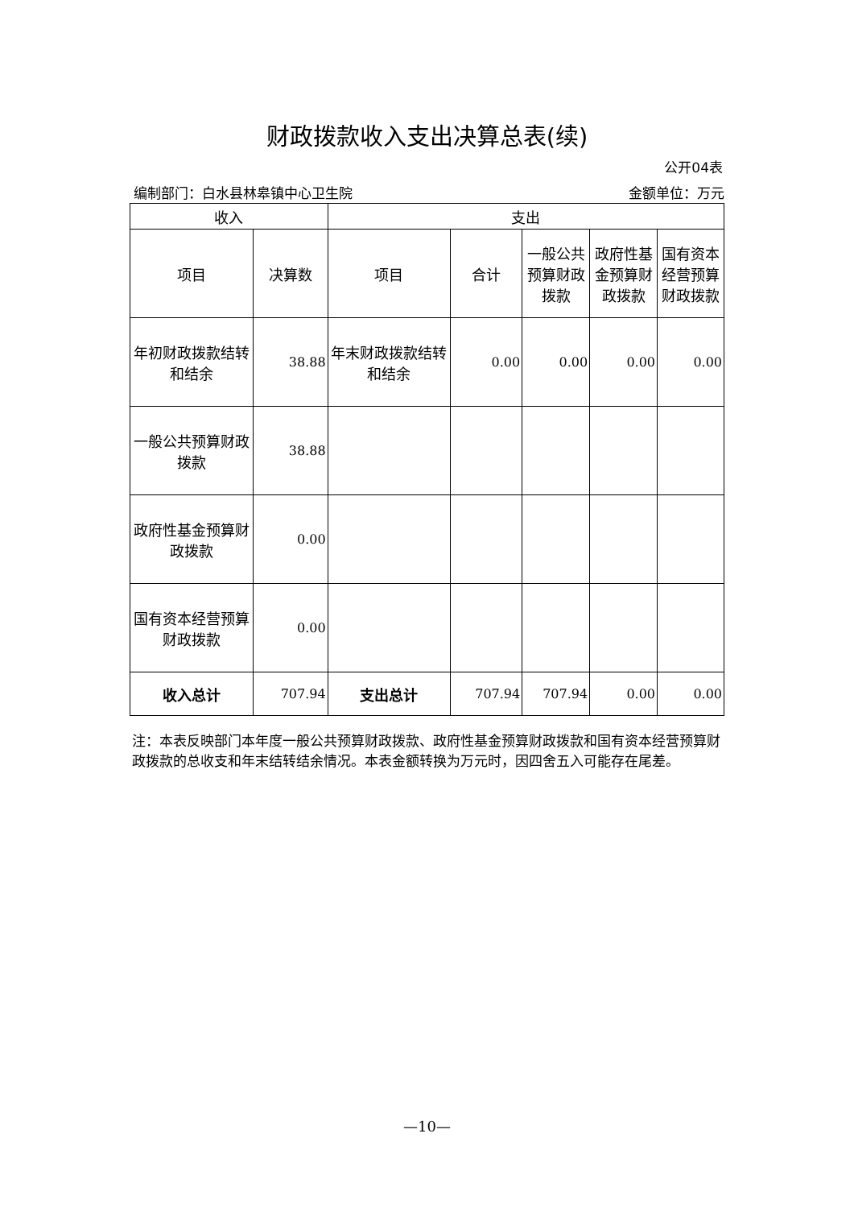财政拨款收入支出决算总表(续)
公开04表
编制部门：白水县林皋镇中心卫生院 金额单位：万元
| 收入 | | 支出 | | | | |
| --- | --- | --- | --- | --- | --- | --- |
| 项目 | 决算数 | 项目 | 合计 | 一般公共预算财政拨款 | 政府性基金预算财政拨款 | 国有资本经营预算财政拨款 |
| 年初财政拨款结转和结余 | 38.88 | 年末财政拨款结转和结余 | 0.00 | 0.00 | 0.00 | 0.00 |
| 一般公共预算财政拨款 | 38.88 | | | | | |
| 政府性基金预算财政拨款 | 0.00 | | | | | |
| 国有资本经营预算财政拨款 | 0.00 | | | | | |
| 收入总计 | 707.94 | 支出总计 | 707.94 | 707.94 | 0.00 | 0.00 |
注：本表反映部门本年度一般公共预算财政拨款、政府性基金预算财政拨款和国有资本经营预算财政拨款的总收支和年末结转结余情况。本表金额转换为万元时，因四舍五入可能存在尾差。
—10—